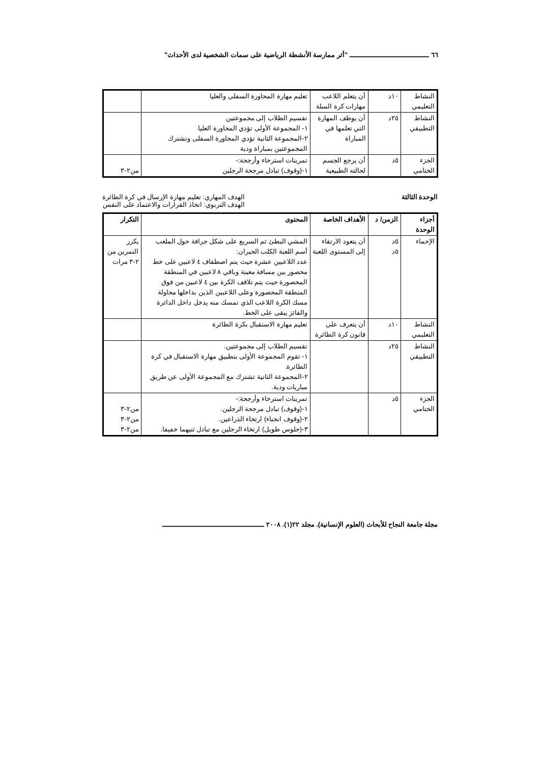٦٦ ـــــــــــــــــــــــــــــــــــــــ "أثر ممارسة الأنشطة الرياضية على سمات الشخصية لدى الأحداث"
| النشاط التعليمي | ١٠د | أن يتعلم اللاعب مهارات كرة السلة | تعليم مهارة المحاورة السفلى والعليا | |
| النشاط التطبيقي | ٢٥د | أن يوظف المهارة التي تعلمها في المباراة | تقسيم الطلاب إلى مجموعتين ١- المجموعة الأولى تؤدي المحاورة العليا ٢-المجموعة الثانية تؤدي المحاورة السفلى وتشترك المجموعتين بمباراة ودية | |
| الجزء الختامي | ٥د | أن يرجع الجسم لحالته الطبيعية | تمرينات استرخاء وأرجحة:- ١-(وقوف) تبادل مرجحة الرجلين | من٢-٣ |
الوحدة الثالثة الهدف المهاري: تعليم مهارة الإرسال في كرة الطائرة
الهدف التربوي: اتخاذ القرارات والاعتماد على النفس
| أجزاء الوحدة | الزمن/ د | الأهداف الخاصة | المحتوى | التكرار |
| --- | --- | --- | --- | --- |
| الإحماء | ٥د ٥د | أن يتعود الارتقاء إلى المستوى اللعبة | المشي البطئ ثم السريع على شكل جرافة حول الملعب أسم اللعبة الكلب الحيران: عدد اللاعبين عشرة حيث يتم اصطفاف ٤ لاعبين على خط محصور بين مسافة معينة وباقي ٨ لاعبين في المنطقة المحصورة حيث يتم تلاقف الكرة بين ٤ لاعبين من فوق المنطقة المحصورة وعلى اللاعبين الذين بداخلها محاولة مسك الكرة اللاعب الذي تمسك منه يدخل داخل الدائرة والفائز يبقى على الخط. | يكرر التمرين من ٢-٣ مرات |
| النشاط التعليمي | ١٠د | أن يتعرف على قانون كرة الطائرة | تعليم مهارة الاستقبال بكرة الطائرة | |
| النشاط التطبيقي | ٢٥د | | تقسيم الطلاب إلى مجموعتين. ١- تقوم المجموعة الأولى بتطبيق مهارة الاستقبال في كرة الطائرة. ٢-المجموعة الثانية تشترك مع المجموعة الأولى عن طريق مباريات ودية. | |
| الجزء الختامي | ٥د | | تمرينات استرخاء وأرجحة:- ١-(وقوف) تبادل مرجحة الرجلين. ٢-(وقوف انحناء) ارتخاء الذراعين. ٣-(جلوس طويل) ارتخاء الرجلين مع تبادل ثنيهما خفيفا. | من٢-٣ من٢-٣ من٢-٣ |
مجلة جامعة النجاح للأبحاث (العلوم الإنسانية). مجلد ٢٢(١). ٢٠٠٨ ــــــــــــــــــــــــــــــــــــــــــــــــــ